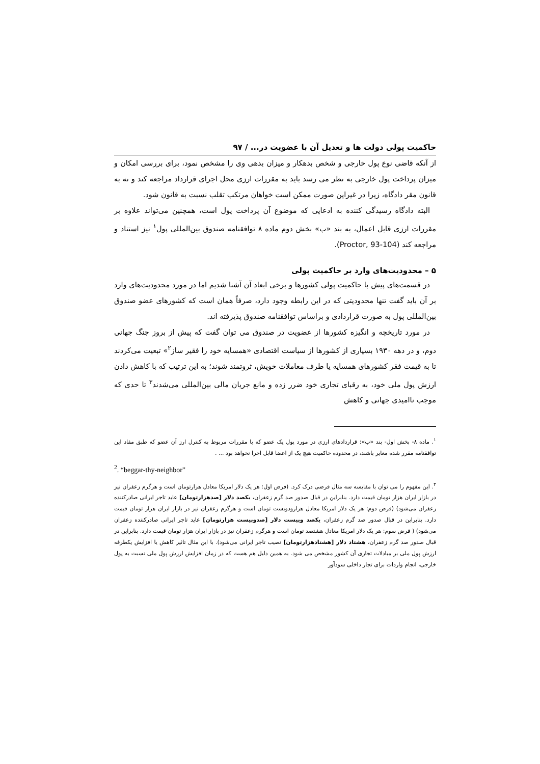حاکمیت پولی دولت ها و تعدیل آن با عضویت در... / ۹۷
از آنکه قاضی نوع پول خارجی و شخص بدهکار و میزان بدهی وی را مشخص نمود، برای بررسی امکان و میزان پرداخت پول خارجی به نظر می رسد باید به مقررات ارزی محل اجرای قرارداد مراجعه کند و نه به قانون مقر دادگاه، زیرا در غیراین صورت ممکن است خواهان مرتکب تقلب نسبت به قانون شود.
البته دادگاه رسیدگی کننده به ادعایی که موضوع آن پرداخت پول است، همچنین می‌تواند علاوه بر مقررات ارزی قابل اعمال، به بند «ب» بخش دوم ماده ۸ توافقنامه صندوق بین‌المللی پول<sup>۱</sup> نیز استناد و مراجعه کند (Proctor, 93-104).
۵ – محدودیت‌های وارد بر حاکمیت پولی
در قسمت‌های پیش با حاکمیت پولی کشورها و برخی ابعاد آن آشنا شدیم اما در مورد محدودیت‌های وارد بر آن باید گفت تنها محدودیتی که در این رابطه وجود دارد، صرفاً همان است که کشورهای عضو صندوق بین‌المللی پول به صورت قراردادی و براساس توافقنامه صندوق پذیرفته اند.
در مورد تاریخچه و انگیزه کشورها از عضویت در صندوق می توان گفت که پیش از بروز جنگ جهانی دوم، و در دهه ۱۹۳۰ بسیاری از کشورها از سیاست اقتصادی «همسایه خود را فقیر ساز<sup>۲</sup>» تبعیت می‌کردند تا به قیمت فقر کشورهای همسایه یا طرف معاملات خویش، ثروتمند شوند؛ به این ترتیب که با کاهش دادن ارزش پول ملی خود، به رقبای تجاری خود ضرر زده و مانع جریان مالی بین‌المللی می‌شدند<sup>۳</sup> تا حدی که موجب ناامیدی جهانی و کاهش
<sup>۱</sup>. ماده ۸- بخش اول- بند «ب»: قراردادهای ارزی در مورد پول یک عضو که با مقررات مربوط به کنترل ارز آن عضو که طبق مفاد این توافقنامه مقرر شده مغایر باشند، در محدوده حاکمیت هیچ یک از اعضا قابل اجرا نخواهد بود ... .
<sup>2</sup>. “beggar-thy-neighbor”
<sup>۳</sup>. این مفهوم را می توان با مقایسه سه مثال فرضی درک کرد. (فرض اول: هر یک دلار امریکا معادل هزارتومان است و هرگرم زعفران نیز در بازار ایران هزار تومان قیمت دارد. بنابراین در قبال صدور صد گرم زعفران، یکصد دلار [صدهزارتومان] عاید تاجر ایرانی صادرکننده زعفران می‌شود) (فرض دوم: هر یک دلار امریکا معادل هزارودویست تومان است و هرگرم زعفران نیز در بازار ایران هزار تومان قیمت دارد. بنابراین در قبال صدور صد گرم زعفران، یکصد وبیست دلار [صدوبیست هزارتومان] عاید تاجر ایرانی صادرکننده زعفران می‌شود) ( فرض سوم: هر یک دلار امریکا معادل هشتصد تومان است و هرگرم زعفران نیز در بازار ایران هزار تومان قیمت دارد. بنابراین در قبال صدور صد گرم زعفران، هشتاد دلار [هشتادهزارتومان] نصیب تاجر ایرانی می‌شود). با این مثال تاثیر کاهش یا افزایش یکطرفه ارزش پول ملی بر مبادلات تجاری آن کشور مشخص می شود. به همین دلیل هم هست که در زمان افزایش ارزش پول ملی نسبت به پول خارجی، انجام واردات برای تجار داخلی سودآور